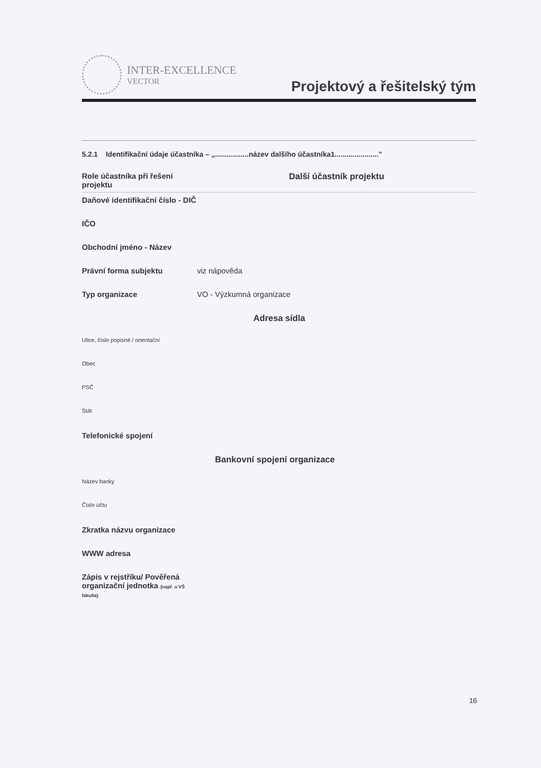INTER-EXCELLENCE
VECTOR
Projektový a řešitelský tým
5.2.1 Identifikační údaje účastníka – „.................název dalšího účastníka1......................"
| Role účastníka při řešení projektu | Další účastník projektu |
| Daňové identifikační číslo - DIČ | |
| IČO | |
| Obchodní jméno - Název | |
| Právní forma subjektu | viz nápověda |
| Typ organizace | VO - Výzkumná organizace |
| | Adresa sídla |
| Ulice, číslo popisné / orientační | |
| Obec | |
| PSČ | |
| Stát | |
| Telefonické spojení | |
| | Bankovní spojení organizace |
| Název banky | |
| Číslo účtu | |
| Zkratka názvu organizace | |
| WWW adresa | |
| Zápis v rejstříku/ Pověřená organizační jednotka (např. u VŠ fakulta) | |
16